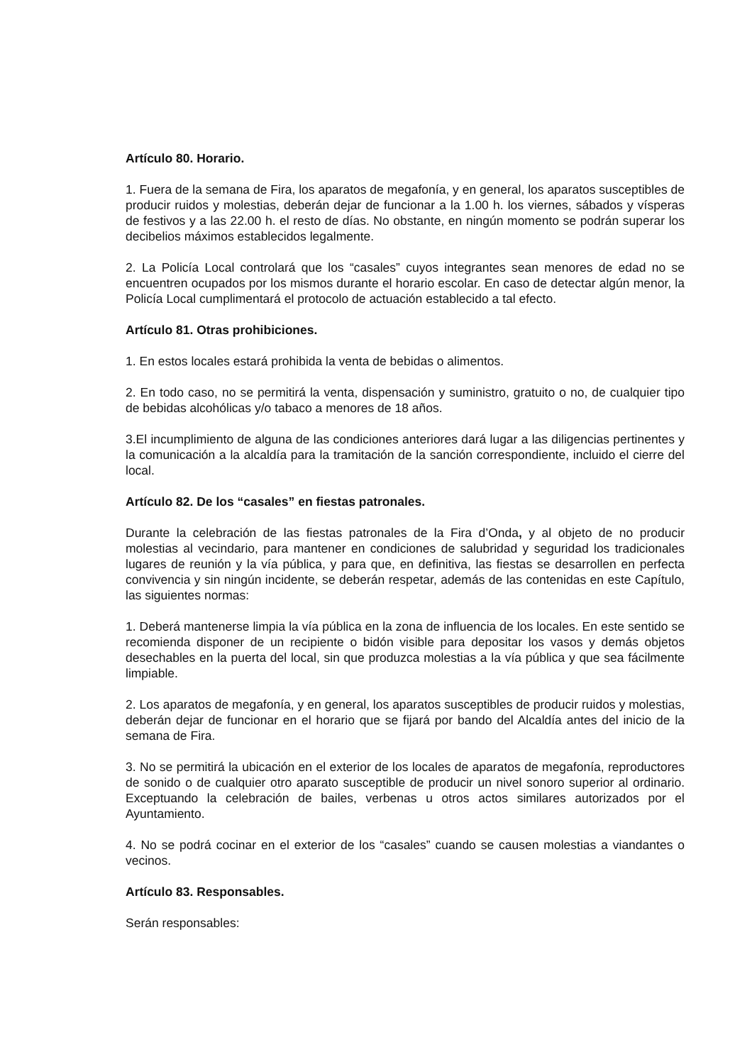Artículo 80. Horario.
1. Fuera de la semana de Fira, los aparatos de megafonía, y en general, los aparatos susceptibles de producir ruidos y molestias, deberán dejar de funcionar a la 1.00 h. los viernes, sábados y vísperas de festivos y a las 22.00 h. el resto de días. No obstante, en ningún momento se podrán superar los decibelios máximos establecidos legalmente.
2. La Policía Local controlará que los “casales” cuyos integrantes sean menores de edad no se encuentren ocupados por los mismos durante el horario escolar. En caso de detectar algún menor, la Policía Local cumplimentará el protocolo de actuación establecido a tal efecto.
Artículo 81. Otras prohibiciones.
1. En estos locales estará prohibida la venta de bebidas o alimentos.
2. En todo caso, no se permitirá la venta, dispensación y suministro, gratuito o no, de cualquier tipo de bebidas alcohólicas y/o tabaco a menores de 18 años.
3.El incumplimiento de alguna de las condiciones anteriores dará lugar a las diligencias pertinentes y la comunicación a la alcaldía para la tramitación de la sanción correspondiente, incluido el cierre del local.
Artículo 82. De los “casales” en fiestas patronales.
Durante la celebración de las fiestas patronales de la Fira d’Onda, y al objeto de no producir molestias al vecindario, para mantener en condiciones de salubridad y seguridad los tradicionales lugares de reunión y la vía pública, y para que, en definitiva, las fiestas se desarrollen en perfecta convivencia y sin ningún incidente, se deberán respetar, además de las contenidas en este Capítulo, las siguientes normas:
1. Deberá mantenerse limpia la vía pública en la zona de influencia de los locales. En este sentido se recomienda disponer de un recipiente o bidón visible para depositar los vasos y demás objetos desechables en la puerta del local, sin que produzca molestias a la vía pública y que sea fácilmente limpiable.
2. Los aparatos de megafonía, y en general, los aparatos susceptibles de producir ruidos y molestias, deberán dejar de funcionar en el horario que se fijará por bando del Alcaldía antes del inicio de la semana de Fira.
3. No se permitirá la ubicación en el exterior de los locales de aparatos de megafonía, reproductores de sonido o de cualquier otro aparato susceptible de producir un nivel sonoro superior al ordinario. Exceptuando la celebración de bailes, verbenas u otros actos similares autorizados por el Ayuntamiento.
4. No se podrá cocinar en el exterior de los “casales” cuando se causen molestias a viandantes o vecinos.
Artículo 83. Responsables.
Serán responsables: